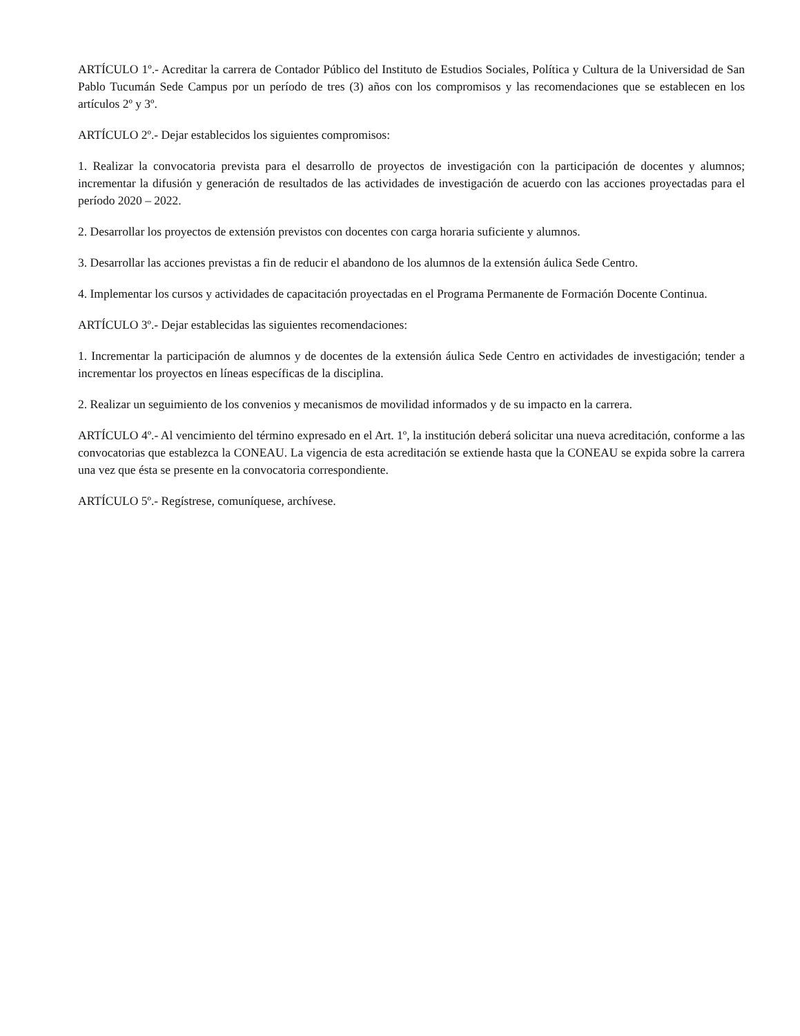ARTÍCULO 1º.- Acreditar la carrera de Contador Público del Instituto de Estudios Sociales, Política y Cultura de la Universidad de San Pablo Tucumán Sede Campus por un período de tres (3) años con los compromisos y las recomendaciones que se establecen en los artículos 2º y 3º.
ARTÍCULO 2º.- Dejar establecidos los siguientes compromisos:
1. Realizar la convocatoria prevista para el desarrollo de proyectos de investigación con la participación de docentes y alumnos; incrementar la difusión y generación de resultados de las actividades de investigación de acuerdo con las acciones proyectadas para el período 2020 – 2022.
2. Desarrollar los proyectos de extensión previstos con docentes con carga horaria suficiente y alumnos.
3. Desarrollar las acciones previstas a fin de reducir el abandono de los alumnos de la extensión áulica Sede Centro.
4. Implementar los cursos y actividades de capacitación proyectadas en el Programa Permanente de Formación Docente Continua.
ARTÍCULO 3º.- Dejar establecidas las siguientes recomendaciones:
1. Incrementar la participación de alumnos y de docentes de la extensión áulica Sede Centro en actividades de investigación; tender a incrementar los proyectos en líneas específicas de la disciplina.
2. Realizar un seguimiento de los convenios y mecanismos de movilidad informados y de su impacto en la carrera.
ARTÍCULO 4º.- Al vencimiento del término expresado en el Art. 1º, la institución deberá solicitar una nueva acreditación, conforme a las convocatorias que establezca la CONEAU. La vigencia de esta acreditación se extiende hasta que la CONEAU se expida sobre la carrera una vez que ésta se presente en la convocatoria correspondiente.
ARTÍCULO 5º.- Regístrese, comuníquese, archívese.